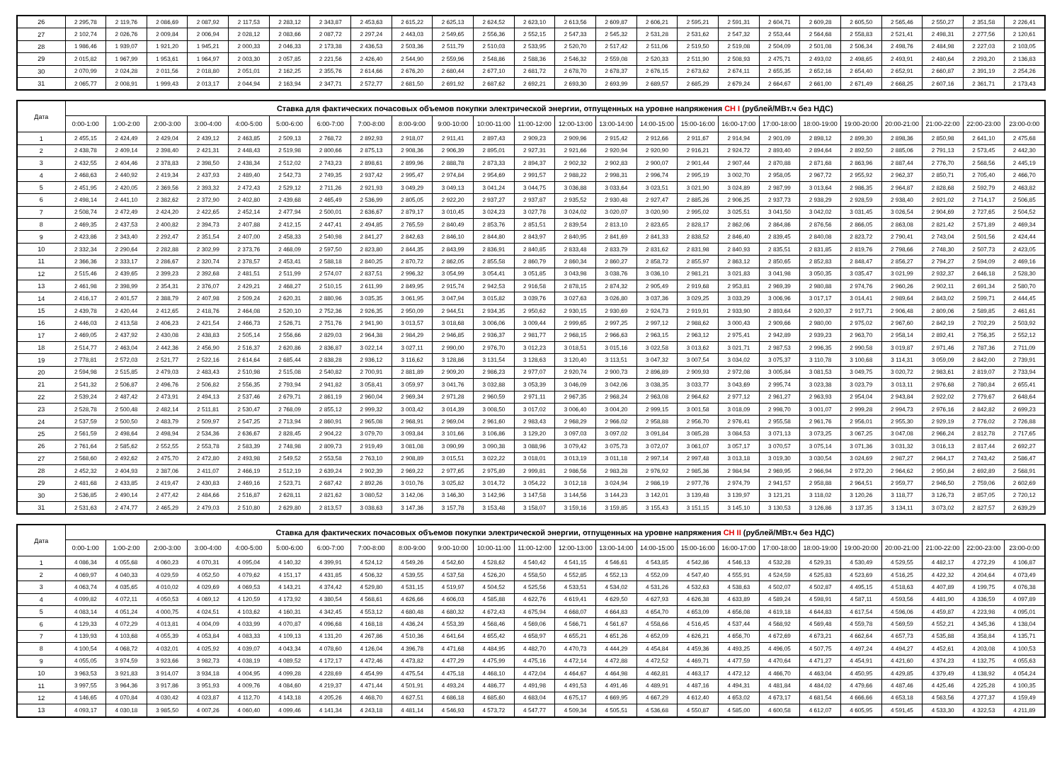| 26 | 2 295,78 | 2 119,76 | 2 086,69 | 2 087,92 | 2 117,53 | 2 283,12 | 2 343,87 | 2 453,63 | 2 615,22 | 2 625,13 | 2 624,52 | 2 623,10 | 2 613,56 | 2 609,87 | 2 606,21 | 2 595,21 | 2 591,31 | 2 604,71 | 2 609,28 | 2 605,50 | 2 565,46 | 2 550,27 | 2 351,58 | 2 226,41 |
| 27 | 2 102,74 | 2 026,76 | 2 009,84 | 2 006,94 | 2 028,12 | 2 083,66 | 2 087,72 | 2 297,24 | 2 443,03 | 2 549,65 | 2 556,36 | 2 552,15 | 2 547,33 | 2 545,32 | 2 531,28 | 2 531,62 | 2 547,32 | 2 553,44 | 2 564,68 | 2 558,83 | 2 521,41 | 2 498,31 | 2 277,56 | 2 120,61 |
| 28 | 1 986,46 | 1 939,07 | 1 921,20 | 1 945,21 | 2 000,33 | 2 046,33 | 2 173,38 | 2 436,53 | 2 503,36 | 2 511,79 | 2 510,03 | 2 533,95 | 2 520,70 | 2 517,42 | 2 511,06 | 2 519,50 | 2 519,08 | 2 504,09 | 2 501,08 | 2 506,34 | 2 498,76 | 2 484,98 | 2 227,03 | 2 103,05 |
| 29 | 2 015,82 | 1 967,99 | 1 953,61 | 1 964,97 | 2 003,30 | 2 057,85 | 2 221,56 | 2 426,40 | 2 544,90 | 2 559,96 | 2 548,86 | 2 588,36 | 2 546,32 | 2 559,08 | 2 520,33 | 2 511,90 | 2 508,93 | 2 475,71 | 2 493,02 | 2 498,65 | 2 493,91 | 2 480,64 | 2 293,20 | 2 136,83 |
| 30 | 2 070,99 | 2 024,28 | 2 011,56 | 2 018,80 | 2 051,01 | 2 162,25 | 2 355,76 | 2 614,66 | 2 676,20 | 2 680,44 | 2 677,10 | 2 681,72 | 2 678,70 | 2 678,37 | 2 676,15 | 2 673,62 | 2 674,11 | 2 655,35 | 2 652,16 | 2 654,40 | 2 652,91 | 2 660,87 | 2 391,19 | 2 254,26 |
| 31 | 2 065,77 | 2 008,91 | 1 999,43 | 2 013,17 | 2 044,94 | 2 163,94 | 2 347,71 | 2 572,77 | 2 681,50 | 2 691,92 | 2 687,62 | 2 692,21 | 2 693,30 | 2 693,99 | 2 689,57 | 2 685,29 | 2 679,24 | 2 664,67 | 2 661,00 | 2 671,49 | 2 668,25 | 2 607,16 | 2 361,71 | 2 173,43 |
| Дата | Ставка для фактических почасовых объемов покупки электрической энергии, отпущенных на уровне напряжения СН I (рублей/МВт.ч без НДС) | | | | | | | | | | | | | | | | | | | | | | | |
| --- | --- | --- | --- | --- | --- | --- | --- | --- | --- | --- | --- | --- | --- | --- | --- | --- | --- | --- | --- | --- | --- | --- | --- | --- |
| | 0:00-1:00 | 1:00-2:00 | 2:00-3:00 | 3:00-4:00 | 4:00-5:00 | 5:00-6:00 | 6:00-7:00 | 7:00-8:00 | 8:00-9:00 | 9:00-10:00 | 10:00-11:00 | 11:00-12:00 | 12:00-13:00 | 13:00-14:00 | 14:00-15:00 | 15:00-16:00 | 16:00-17:00 | 17:00-18:00 | 18:00-19:00 | 19:00-20:00 | 20:00-21:00 | 21:00-22:00 | 22:00-23:00 | 23:00-0:00 |
| 1 | 2 455,15 | 2 424,49 | 2 429,04 | 2 439,12 | 2 463,85 | 2 509,13 | 2 768,72 | 2 892,93 | 2 918,07 | 2 911,41 | 2 897,43 | 2 909,23 | 2 909,96 | 2 915,42 | 2 912,66 | 2 911,67 | 2 914,94 | 2 901,09 | 2 898,12 | 2 899,30 | 2 898,36 | 2 850,98 | 2 641,10 | 2 475,68 |
| 2 | 2 438,78 | 2 409,14 | 2 398,40 | 2 421,31 | 2 448,43 | 2 519,98 | 2 800,66 | 2 875,13 | 2 908,36 | 2 906,39 | 2 895,01 | 2 927,31 | 2 921,66 | 2 920,94 | 2 920,90 | 2 916,21 | 2 924,72 | 2 893,40 | 2 894,64 | 2 892,50 | 2 885,06 | 2 791,13 | 2 573,45 | 2 442,30 |
| 3 | 2 432,55 | 2 404,46 | 2 378,83 | 2 398,50 | 2 438,34 | 2 512,02 | 2 743,23 | 2 898,61 | 2 899,96 | 2 888,78 | 2 873,33 | 2 894,37 | 2 902,32 | 2 902,83 | 2 900,07 | 2 901,44 | 2 907,44 | 2 870,88 | 2 871,68 | 2 863,96 | 2 887,44 | 2 776,70 | 2 568,56 | 2 445,19 |
| 4 | 2 468,63 | 2 440,92 | 2 419,34 | 2 437,93 | 2 489,40 | 2 542,73 | 2 749,35 | 2 937,42 | 2 995,47 | 2 974,84 | 2 954,69 | 2 991,57 | 2 988,22 | 2 998,31 | 2 996,74 | 2 995,19 | 3 002,70 | 2 958,05 | 2 967,72 | 2 955,92 | 2 962,37 | 2 850,71 | 2 705,40 | 2 466,70 |
| 5 | 2 451,95 | 2 420,05 | 2 369,56 | 2 393,32 | 2 472,43 | 2 529,12 | 2 711,26 | 2 921,93 | 3 049,29 | 3 049,13 | 3 041,24 | 3 044,75 | 3 036,88 | 3 033,64 | 3 023,51 | 3 021,90 | 3 024,89 | 2 987,99 | 3 013,64 | 2 986,35 | 2 964,87 | 2 828,68 | 2 592,79 | 2 463,82 |
| 6 | 2 498,14 | 2 441,10 | 2 382,62 | 2 372,90 | 2 402,80 | 2 439,68 | 2 465,49 | 2 536,99 | 2 805,05 | 2 922,20 | 2 937,27 | 2 937,87 | 2 935,52 | 2 930,48 | 2 927,47 | 2 885,26 | 2 906,25 | 2 937,73 | 2 938,29 | 2 928,59 | 2 938,40 | 2 921,02 | 2 714,17 | 2 506,85 |
| 7 | 2 508,74 | 2 472,49 | 2 424,20 | 2 422,65 | 2 452,14 | 2 477,94 | 2 500,01 | 2 636,67 | 2 879,17 | 3 010,45 | 3 024,23 | 3 027,78 | 3 024,02 | 3 020,07 | 3 020,90 | 2 995,02 | 3 025,51 | 3 041,50 | 3 042,02 | 3 031,45 | 3 026,54 | 2 904,69 | 2 727,65 | 2 504,52 |
| 8 | 2 469,35 | 2 437,53 | 2 400,82 | 2 394,73 | 2 407,88 | 2 412,15 | 2 447,41 | 2 494,85 | 2 765,59 | 2 840,49 | 2 853,76 | 2 851,51 | 2 839,54 | 2 813,10 | 2 823,65 | 2 828,17 | 2 862,06 | 2 864,86 | 2 876,56 | 2 866,05 | 2 863,08 | 2 821,42 | 2 571,89 | 2 469,34 |
| 9 | 2 423,86 | 2 343,40 | 2 292,47 | 2 351,54 | 2 407,00 | 2 458,33 | 2 540,98 | 2 841,27 | 2 842,63 | 2 846,10 | 2 844,80 | 2 843,97 | 2 840,95 | 2 841,69 | 2 841,33 | 2 838,52 | 2 846,40 | 2 839,45 | 2 840,08 | 2 823,72 | 2 790,41 | 2 743,04 | 2 501,56 | 2 424,44 |
| 10 | 2 332,34 | 2 290,64 | 2 282,88 | 2 302,99 | 2 373,76 | 2 468,09 | 2 597,50 | 2 823,80 | 2 844,35 | 2 843,99 | 2 836,91 | 2 840,85 | 2 833,48 | 2 833,79 | 2 831,62 | 2 831,98 | 2 840,93 | 2 835,51 | 2 831,85 | 2 819,76 | 2 798,66 | 2 748,30 | 2 507,73 | 2 423,05 |
| 11 | 2 366,36 | 2 333,17 | 2 286,67 | 2 320,74 | 2 378,57 | 2 453,41 | 2 588,18 | 2 840,25 | 2 870,72 | 2 862,05 | 2 855,58 | 2 860,79 | 2 860,34 | 2 860,27 | 2 858,72 | 2 855,97 | 2 863,12 | 2 850,65 | 2 852,83 | 2 848,47 | 2 856,27 | 2 794,27 | 2 594,09 | 2 469,16 |
| 12 | 2 515,46 | 2 439,65 | 2 399,23 | 2 392,68 | 2 481,51 | 2 511,99 | 2 574,07 | 2 837,51 | 2 996,32 | 3 054,99 | 3 054,41 | 3 051,85 | 3 043,98 | 3 038,76 | 3 036,10 | 2 981,21 | 3 021,83 | 3 041,98 | 3 050,35 | 3 035,47 | 3 021,99 | 2 932,37 | 2 646,18 | 2 528,30 |
| 13 | 2 461,98 | 2 398,99 | 2 354,31 | 2 376,07 | 2 429,21 | 2 468,27 | 2 510,15 | 2 611,99 | 2 849,95 | 2 915,74 | 2 942,53 | 2 916,58 | 2 878,15 | 2 874,32 | 2 905,49 | 2 919,68 | 2 953,81 | 2 969,39 | 2 980,88 | 2 974,76 | 2 960,26 | 2 902,11 | 2 691,34 | 2 580,70 |
| 14 | 2 416,17 | 2 401,57 | 2 388,79 | 2 407,98 | 2 509,24 | 2 620,31 | 2 880,96 | 3 035,35 | 3 061,95 | 3 047,94 | 3 015,82 | 3 039,76 | 3 027,63 | 3 026,80 | 3 037,36 | 3 029,25 | 3 033,29 | 3 006,96 | 3 017,17 | 3 014,41 | 2 989,64 | 2 843,02 | 2 599,71 | 2 444,45 |
| 15 | 2 439,78 | 2 420,44 | 2 412,65 | 2 418,76 | 2 464,08 | 2 520,10 | 2 752,36 | 2 926,35 | 2 950,09 | 2 944,51 | 2 934,35 | 2 950,62 | 2 930,15 | 2 930,69 | 2 924,73 | 2 919,91 | 2 933,90 | 2 893,64 | 2 920,37 | 2 917,71 | 2 906,48 | 2 809,06 | 2 589,85 | 2 461,61 |
| 16 | 2 446,03 | 2 413,58 | 2 406,23 | 2 421,54 | 2 466,73 | 2 526,71 | 2 751,76 | 2 941,90 | 3 013,57 | 3 018,68 | 3 006,06 | 3 009,44 | 2 999,65 | 2 997,25 | 2 997,12 | 2 988,62 | 3 000,43 | 2 909,66 | 2 980,00 | 2 975,02 | 2 967,60 | 2 842,19 | 2 702,29 | 2 503,92 |
| 17 | 2 469,05 | 2 437,92 | 2 430,08 | 2 438,83 | 2 505,14 | 2 556,66 | 2 829,03 | 2 964,38 | 2 984,29 | 2 946,85 | 2 936,37 | 2 981,77 | 2 968,15 | 2 966,63 | 2 963,15 | 2 963,12 | 2 975,41 | 2 942,89 | 2 939,23 | 2 963,70 | 2 958,14 | 2 892,41 | 2 756,35 | 2 552,12 |
| 18 | 2 514,77 | 2 463,04 | 2 442,36 | 2 456,90 | 2 516,37 | 2 620,86 | 2 836,87 | 3 022,14 | 3 027,11 | 2 990,00 | 2 976,70 | 3 012,23 | 3 018,51 | 3 015,16 | 3 022,58 | 3 013,62 | 3 021,71 | 2 987,53 | 2 996,35 | 2 990,58 | 3 019,87 | 2 971,46 | 2 787,36 | 2 711,09 |
| 19 | 2 778,81 | 2 572,03 | 2 521,77 | 2 522,16 | 2 614,64 | 2 685,44 | 2 838,28 | 2 936,12 | 3 116,62 | 3 128,86 | 3 131,54 | 3 128,63 | 3 120,40 | 3 113,51 | 3 047,32 | 3 007,54 | 3 034,02 | 3 075,37 | 3 110,78 | 3 100,68 | 3 114,31 | 3 059,09 | 2 842,00 | 2 739,91 |
| 20 | 2 594,98 | 2 515,85 | 2 479,03 | 2 483,43 | 2 510,98 | 2 515,08 | 2 540,82 | 2 700,91 | 2 881,89 | 2 909,20 | 2 986,23 | 2 977,07 | 2 920,74 | 2 900,73 | 2 896,89 | 2 909,93 | 2 972,08 | 3 005,84 | 3 081,53 | 3 049,75 | 3 020,72 | 2 983,61 | 2 819,07 | 2 733,94 |
| 21 | 2 541,32 | 2 506,87 | 2 496,76 | 2 506,82 | 2 556,35 | 2 793,94 | 2 941,82 | 3 058,41 | 3 059,97 | 3 041,76 | 3 032,88 | 3 053,39 | 3 046,09 | 3 042,06 | 3 038,35 | 3 033,77 | 3 043,69 | 2 995,74 | 3 023,38 | 3 023,79 | 3 013,11 | 2 976,68 | 2 780,84 | 2 655,41 |
| 22 | 2 539,24 | 2 487,42 | 2 473,91 | 2 494,13 | 2 537,46 | 2 679,71 | 2 861,19 | 2 960,04 | 2 969,34 | 2 971,28 | 2 960,59 | 2 971,11 | 2 967,35 | 2 968,24 | 2 963,08 | 2 964,62 | 2 977,12 | 2 961,27 | 2 963,93 | 2 954,04 | 2 943,84 | 2 922,02 | 2 779,67 | 2 648,64 |
| 23 | 2 528,78 | 2 500,48 | 2 482,14 | 2 511,81 | 2 530,47 | 2 768,09 | 2 855,12 | 2 999,32 | 3 003,42 | 3 014,39 | 3 008,50 | 3 017,02 | 3 006,40 | 3 004,20 | 2 999,15 | 3 001,58 | 3 018,09 | 2 998,70 | 3 001,07 | 2 999,28 | 2 994,73 | 2 976,16 | 2 842,82 | 2 699,23 |
| 24 | 2 537,59 | 2 500,50 | 2 483,79 | 2 509,97 | 2 547,25 | 2 713,94 | 2 860,91 | 2 965,08 | 2 968,91 | 2 969,04 | 2 961,60 | 2 983,43 | 2 968,29 | 2 966,02 | 2 958,88 | 2 956,70 | 2 976,41 | 2 955,58 | 2 961,76 | 2 956,01 | 2 955,30 | 2 929,19 | 2 776,02 | 2 726,88 |
| 25 | 2 561,59 | 2 498,64 | 2 498,94 | 2 534,36 | 2 636,67 | 2 828,45 | 2 904,22 | 3 079,70 | 3 093,84 | 3 101,66 | 3 106,86 | 3 129,20 | 3 097,03 | 3 097,02 | 3 091,84 | 3 085,28 | 3 084,53 | 3 071,13 | 3 073,25 | 3 067,25 | 3 047,08 | 2 966,24 | 2 812,78 | 2 717,65 |
| 26 | 2 761,64 | 2 585,62 | 2 552,55 | 2 553,78 | 2 583,39 | 2 748,98 | 2 809,73 | 2 919,49 | 3 081,08 | 3 090,99 | 3 090,38 | 3 088,96 | 3 079,42 | 3 075,73 | 3 072,07 | 3 061,07 | 3 057,17 | 3 070,57 | 3 075,14 | 3 071,36 | 3 031,32 | 3 016,13 | 2 817,44 | 2 692,27 |
| 27 | 2 568,60 | 2 492,62 | 2 475,70 | 2 472,80 | 2 493,98 | 2 549,52 | 2 553,58 | 2 763,10 | 2 908,89 | 3 015,51 | 3 022,22 | 3 018,01 | 3 013,19 | 3 011,18 | 2 997,14 | 2 997,48 | 3 013,18 | 3 019,30 | 3 030,54 | 3 024,69 | 2 987,27 | 2 964,17 | 2 743,42 | 2 586,47 |
| 28 | 2 452,32 | 2 404,93 | 2 387,06 | 2 411,07 | 2 466,19 | 2 512,19 | 2 639,24 | 2 902,39 | 2 969,22 | 2 977,65 | 2 975,89 | 2 999,81 | 2 986,56 | 2 983,28 | 2 976,92 | 2 985,36 | 2 984,94 | 2 969,95 | 2 966,94 | 2 972,20 | 2 964,62 | 2 950,84 | 2 692,89 | 2 568,91 |
| 29 | 2 481,68 | 2 433,85 | 2 419,47 | 2 430,83 | 2 469,16 | 2 523,71 | 2 687,42 | 2 892,26 | 3 010,76 | 3 025,82 | 3 014,72 | 3 054,22 | 3 012,18 | 3 024,94 | 2 986,19 | 2 977,76 | 2 974,79 | 2 941,57 | 2 958,88 | 2 964,51 | 2 959,77 | 2 946,50 | 2 759,06 | 2 602,69 |
| 30 | 2 536,85 | 2 490,14 | 2 477,42 | 2 484,66 | 2 516,87 | 2 628,11 | 2 821,62 | 3 080,52 | 3 142,06 | 3 146,30 | 3 142,96 | 3 147,58 | 3 144,56 | 3 144,23 | 3 142,01 | 3 139,48 | 3 139,97 | 3 121,21 | 3 118,02 | 3 120,26 | 3 118,77 | 3 126,73 | 2 857,05 | 2 720,12 |
| 31 | 2 531,63 | 2 474,77 | 2 465,29 | 2 479,03 | 2 510,80 | 2 629,80 | 2 813,57 | 3 038,63 | 3 147,36 | 3 157,78 | 3 153,48 | 3 158,07 | 3 159,16 | 3 159,85 | 3 155,43 | 3 151,15 | 3 145,10 | 3 130,53 | 3 126,86 | 3 137,35 | 3 134,11 | 3 073,02 | 2 827,57 | 2 639,29 |
| Дата | Ставка для фактических почасовых объемов покупки электрической энергии, отпущенных на уровне напряжения СН II (рублей/МВт.ч без НДС) | | | | | | | | | | | | | | | | | | | | | | | |
| --- | --- | --- | --- | --- | --- | --- | --- | --- | --- | --- | --- | --- | --- | --- | --- | --- | --- | --- | --- | --- | --- | --- | --- | --- |
| | 0:00-1:00 | 1:00-2:00 | 2:00-3:00 | 3:00-4:00 | 4:00-5:00 | 5:00-6:00 | 6:00-7:00 | 7:00-8:00 | 8:00-9:00 | 9:00-10:00 | 10:00-11:00 | 11:00-12:00 | 12:00-13:00 | 13:00-14:00 | 14:00-15:00 | 15:00-16:00 | 16:00-17:00 | 17:00-18:00 | 18:00-19:00 | 19:00-20:00 | 20:00-21:00 | 21:00-22:00 | 22:00-23:00 | 23:00-0:00 |
| 1 | 4 086,34 | 4 055,68 | 4 060,23 | 4 070,31 | 4 095,04 | 4 140,32 | 4 399,91 | 4 524,12 | 4 549,26 | 4 542,60 | 4 528,62 | 4 540,42 | 4 541,15 | 4 546,61 | 4 543,85 | 4 542,86 | 4 546,13 | 4 532,28 | 4 529,31 | 4 530,49 | 4 529,55 | 4 482,17 | 4 272,29 | 4 106,87 |
| 2 | 4 069,97 | 4 040,33 | 4 029,59 | 4 052,50 | 4 079,62 | 4 151,17 | 4 431,85 | 4 506,32 | 4 539,55 | 4 537,58 | 4 526,20 | 4 558,50 | 4 552,85 | 4 552,13 | 4 552,09 | 4 547,40 | 4 555,91 | 4 524,59 | 4 525,83 | 4 523,69 | 4 516,25 | 4 422,32 | 4 204,64 | 4 073,49 |
| 3 | 4 063,74 | 4 035,65 | 4 010,02 | 4 029,69 | 4 069,53 | 4 143,21 | 4 374,42 | 4 529,80 | 4 531,15 | 4 519,97 | 4 504,52 | 4 525,56 | 4 533,51 | 4 534,02 | 4 531,26 | 4 532,63 | 4 538,63 | 4 502,07 | 4 502,87 | 4 495,15 | 4 518,63 | 4 407,89 | 4 199,75 | 4 076,38 |
| 4 | 4 099,82 | 4 072,11 | 4 050,53 | 4 069,12 | 4 120,59 | 4 173,92 | 4 380,54 | 4 568,61 | 4 626,66 | 4 606,03 | 4 585,88 | 4 622,76 | 4 619,41 | 4 629,50 | 4 627,93 | 4 626,38 | 4 633,89 | 4 589,24 | 4 598,91 | 4 587,11 | 4 593,56 | 4 481,90 | 4 336,59 | 4 097,89 |
| 5 | 4 083,14 | 4 051,24 | 4 000,75 | 4 024,51 | 4 103,62 | 4 160,31 | 4 342,45 | 4 553,12 | 4 680,48 | 4 680,32 | 4 672,43 | 4 675,94 | 4 668,07 | 4 664,83 | 4 654,70 | 4 653,09 | 4 656,08 | 4 619,18 | 4 644,83 | 4 617,54 | 4 596,06 | 4 459,87 | 4 223,98 | 4 095,01 |
| 6 | 4 129,33 | 4 072,29 | 4 013,81 | 4 004,09 | 4 033,99 | 4 070,87 | 4 096,68 | 4 168,18 | 4 436,24 | 4 553,39 | 4 568,46 | 4 569,06 | 4 566,71 | 4 561,67 | 4 558,66 | 4 516,45 | 4 537,44 | 4 568,92 | 4 569,48 | 4 559,78 | 4 569,59 | 4 552,21 | 4 345,36 | 4 138,04 |
| 7 | 4 139,93 | 4 103,68 | 4 055,39 | 4 053,84 | 4 083,33 | 4 109,13 | 4 131,20 | 4 267,86 | 4 510,36 | 4 641,64 | 4 655,42 | 4 658,97 | 4 655,21 | 4 651,26 | 4 652,09 | 4 626,21 | 4 656,70 | 4 672,69 | 4 673,21 | 4 662,64 | 4 657,73 | 4 535,88 | 4 358,84 | 4 135,71 |
| 8 | 4 100,54 | 4 068,72 | 4 032,01 | 4 025,92 | 4 039,07 | 4 043,34 | 4 078,60 | 4 126,04 | 4 396,78 | 4 471,68 | 4 484,95 | 4 482,70 | 4 470,73 | 4 444,29 | 4 454,84 | 4 459,36 | 4 493,25 | 4 496,05 | 4 507,75 | 4 497,24 | 4 494,27 | 4 452,61 | 4 203,08 | 4 100,53 |
| 9 | 4 055,05 | 3 974,59 | 3 923,66 | 3 982,73 | 4 038,19 | 4 089,52 | 4 172,17 | 4 472,46 | 4 473,82 | 4 477,29 | 4 475,99 | 4 475,16 | 4 472,14 | 4 472,88 | 4 472,52 | 4 469,71 | 4 477,59 | 4 470,64 | 4 471,27 | 4 454,91 | 4 421,60 | 4 374,23 | 4 132,75 | 4 055,63 |
| 10 | 3 963,53 | 3 921,83 | 3 914,07 | 3 934,18 | 4 004,95 | 4 099,28 | 4 228,69 | 4 454,99 | 4 475,54 | 4 475,18 | 4 468,10 | 4 472,04 | 4 464,67 | 4 464,98 | 4 462,81 | 4 463,17 | 4 472,12 | 4 466,70 | 4 463,04 | 4 450,95 | 4 429,85 | 4 379,49 | 4 138,92 | 4 054,24 |
| 11 | 3 997,55 | 3 964,36 | 3 917,86 | 3 951,93 | 4 009,76 | 4 084,60 | 4 219,37 | 4 471,44 | 4 501,91 | 4 493,24 | 4 486,77 | 4 491,98 | 4 491,53 | 4 491,46 | 4 489,91 | 4 487,16 | 4 494,31 | 4 481,84 | 4 484,02 | 4 479,66 | 4 487,46 | 4 425,46 | 4 225,28 | 4 100,35 |
| 12 | 4 146,65 | 4 070,84 | 4 030,42 | 4 023,87 | 4 112,70 | 4 143,18 | 4 205,26 | 4 468,70 | 4 627,51 | 4 686,18 | 4 685,60 | 4 683,04 | 4 675,17 | 4 669,95 | 4 667,29 | 4 612,40 | 4 653,02 | 4 673,17 | 4 681,54 | 4 666,66 | 4 653,18 | 4 563,56 | 4 277,37 | 4 159,49 |
| 13 | 4 093,17 | 4 030,18 | 3 985,50 | 4 007,26 | 4 060,40 | 4 099,46 | 4 141,34 | 4 243,18 | 4 481,14 | 4 546,93 | 4 573,72 | 4 547,77 | 4 509,34 | 4 505,51 | 4 536,68 | 4 550,87 | 4 585,00 | 4 600,58 | 4 612,07 | 4 605,95 | 4 591,45 | 4 533,30 | 4 322,53 | 4 211,89 |